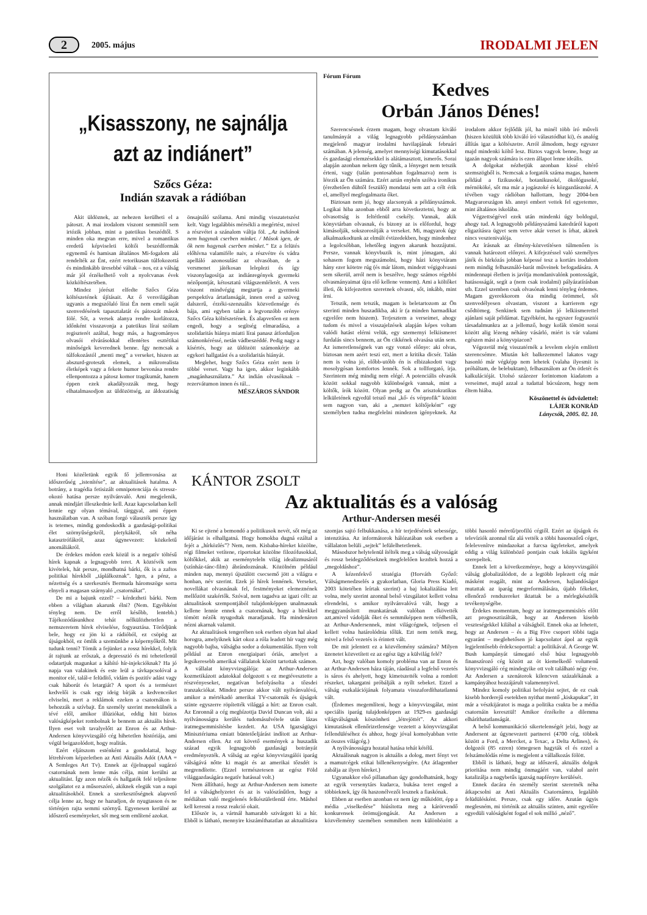2 2005. május IRODALMI JELEN
„Kisasszony, ne sajnálja azt az indiánert”
Szőcs Géza:
Indián szavak a rádióban
Akit üldöznek, az nehezen kerülheti el a pátoszt. A mai irodalom viszont semmitől sem irtózik jobban, mint a patetikus beszédtől. S minden oka megvan erre, mivel a romantikus eredetű képviseleti költői beszédformák egynemű és hamisan általános Mi-fogalom alá rendelték az Ént, ezért retorikusan túlfokozottá és mindinkább üresebbé váltak – nos, ez a válság már jól érzékelhető volt a nyolcvanas évek közköltészetében.
Mindez jórészt elfedte Szőcs Géza költészetének újításait. Az ő versvilágában ugyanis a megszólaló lírai Én nem emeli saját szenvedésének tapasztalatát és pátoszát mások fölé. Sőt, a versek alanya rendre korlátozza, időnként visszavonja a patetikus lírai szólam regiszterét azáltal, hogy más, a hagyományos olvasói elvárásokkal ellentétes esztétikai minőségek keverednek benne. Így nemcsak a túlfokozástól „menti meg” a verseket, hiszen az abszurd-groteszk elemek, a mikrorealista életképek vagy a fekete humor bevonása rendre ellenpontozza a pátosz komor tragikumát, hanem éppen ezek akadályozzák meg, hogy elhatalmasodjon az üldözöttség, az áldozatiság önsajnáló szólama. Ami mindig visszatetszést kelt. Vagy legalábbis mérsékli a megértést, mivel a részvétet a szánalom váltja föl. „Az indiánok nem hagynak cserben minket. / Mások igen, de ők nem hagynak cserben minket.” Ez a felütés előhívna valamiféle naiv, a részvétre és vádra apelláló azonosulást az olvasóban, de a versmenet játékosan leleplezi és így viszonylagosítja az indiánregények gyermeki nézőpontját, kétosztatú világszemléletét. A vers viszont mindvégig megtartja a gyermeki perspektíva ártatlanságát, innen ered a szöveg dalszerű, érzéki-szenzuális közvetlensége és bája, ami egyben talán a legvonzóbb erénye Szőcs Géza költészetének. És alapvetően ez nem engedi, hogy a segítség elmaradása, a szolidaritás hiánya miatti lírai panasz átforduljon számonkéréssé, netán vádbeszéddé. Pedig nagy a kísértés, hogy az üldözött számonkérje az egykori hallgatást és a szolidaritás hiányát.
Meglehet, hogy Szőcs Géza ezért nem ír többé verset. Vagy ha igen, akkor leginkább „magánhasználatra.” Az indián olvasóknak – rezervátumon innen és túl...
MÉSZÁROS SÁNDOR
Fórum Fórum
Kedves
Orbán János Dénes!
Szerencsésnek érzem magam, hogy olvastam kiváló tanulmányát a világ legnagyobb példányszámban megjelenő magyar irodalmi havilapjának februári számában. A jelenség, amelyet mennyiségi kimutatásokkal és gazdasági elemzésekkel is alátámasztott, ismerős. Sorai alapján azonban nekem úgy tűnik, a lényeget nem tetszik érteni, vagy (talán pontosabban fogalmazva) nem is létezik az Ön számára. Ezért aztán enyhén szólva ironikus (érezhetően dühtől feszülő) mondatai sem azt a célt érik el, amellyel megfogalmazta őket.
Biztosan nem jó, hogy alacsonyak a példányszámok. Logikai hiba azonban ebből arra következtetni, hogy az olvasottság is feltétlenül csekély. Vannak, akik könyvtárban olvasnak, és bizony az is előfordul, hogy kimásolják, sokszorosítják a verseket. Mi, magyarok úgy alkalmazkodtunk az elmúlt évtizedekben, hogy mindenhez a legolcsóbban, lehetőleg ingyen akarunk hozzájutni. Persze, vannak könyvbuzik is, mint jómagam, aki sohasem fogom megszámolni, hogy házi könyvtáram hány ezer kötetre rúg (és már látom, mindezt végigolvasni sem sikerül, arról nem is beszélve, hogy számos régebbi olvasmányaimat újra elő kellene vennem). Ami a költőket illeti, ők kifejezetten szeretnek olvasni, sőt, inkább, mint írni.
Tetszik, nem tetszik, magam is beletartozom az Ön szerinti minden huszadikba, aki ír (a minden harmadikat egyelőre nem hiszem). Terjesztem a verseimet, ahogy tudom és mivel a visszajelzések alapján képes voltam valódi hatást elérni velük, egy szemernyi lelkiismeret furdalás sincs bennem, az Ön cikkének olvasása után sem. Az ismeretlenségnek van egy vonzó előnye: aki olvas, biztosan nem azért teszi ezt, mert a kritika dicsér. Talán nem is volna jó, előbb-utóbb én is elbizakodott vagy mosolygósan komfortos lennék. Sok a tollforgató, írja. Szerintem még mindig nem elégé. A potenciális olvasók között sokkal nagyobb különbségek vannak, mint a költők, írók között. Olyan pedig az Ön arisztokratikus lelkületének egyedül tetsző mai „kő- és vérprofik” között sem nagyon van, aki a „nemzet költőjeként” egy személyben tudna megfelelni mindezen igényeknek. Az irodalom akkor fejlődik jól, ha minél több író műveli (hiszen közülük több kiváló író választódhat ki), és analóg állítás igaz a költészetre. Arról álmodom, hogy egyszer majd mindenki költő lesz. Biztos vagyok benne, hogy az igazán nagyok számára is ezen állapot lenne ideális.
A dolgokat nézhetjük azonban kissé eltérő szemszögből is. Nemcsak a forgatók száma magas, hanem például a fizikusoké, botanikusoké, ökológusoké, mérnököké, sőt ma már a jogászoké és közgazdászoké. A tévében vagy rádióban hallottam, hogy 2004-ben Magyarországon kb. annyi embert vettek fel egyetemre, mint általános iskolába.
Végzettségével ezek után mindenki úgy boldogul, ahogy tud. A legnagyobb példányszámú katedráról kapott eligazításra ügyet sem vetve akár verset is írhat, akinek nincs vesztenivalója.
Az írásnak az élmény-közvetítésen túlmenően is vannak határozott előnyei. A kifejezéssel való személyes játék és birkózás jobban képessé tesz a kortárs irodalom nem mindig felhasználó-barát műveinek befogadására. A mindennapi életben is javítja mondanivalónk pontosságát, hatásosságát, segít a (nem csak irodalmi) pályázatírásban stb. Ezzel szemben csak olvasónak lenni tényleg érdemes. Magam gyerekkorom óta mindig örömmel, sőt szenvedélyesen olvastam, viszont a karrierem egy csődtömeg. Senkinek sem tudnám jó lelkiismerettel ajánlani saját példámat. Egyébként, ha egyszer fogyasztói társadalmunkra az a jellemző, hogy kofák tömött sorai között alig lézeng néhány vásárló, miért is vár valami egészen mást a könyvpiacon?
Végezetül még visszatérnék a levelem elején említett szerencsémre. Miután két balkezemmel lakatos vagy hasonló már végképp nem lehetek (valaha ilyesmit is próbáltam, de belebuktam), felhasználom az Ön ötletét és kalkulációját. Utolsó százezer forintomon kiadatom a verseimet, majd azzal a tudattal búcsúzom, hogy nem éltem hiába.
Köszönettel és üdvözlettel:
LÁJER KONRÁD
Lánycsók, 2005. 02. 10.
Honi közéletünk egyik fő jellemvonása az időszerűség „istenítése”, az aktualitások hatalma. A botrány, a tragédia fetisizált omnipotenciája és stressz-okozó hatása persze nyilvánvaló. Ami megjelenik, annak mindjárt illeszkednie kell. Azaz kapcsolatban kell lennie egy olyan témával, tárggyal, ami éppen használatban van. A szóban forgó választék persze így is tetemes, mindig gondoskodik a gazdasági-politikai élet szörnyűségekről, pletykákról, sőt néha katasztrófákról, azaz úgynevezett: közkeletű anomáliákról.
De érdekes módon ezek közül is a negatív töltésű hírek kapnak a legnagyobb teret. A köztévék sem kivételek, hát persze, mondhatná bárki, ők is a zaftos politikai hírekből „táplálkoznak”. Igen, a pénz, a nézettség és a szerkesztés Bermuda háromszöge sorra elnyeli a magasan szárnyaló „csatornákat”.
De mi a bajunk ezzel? – kérdezheti bárki. Nem ebben a világban akarunk élni? (Nem. Egyébként tényleg nem. De erről később, lentebb.) Tájékozódásunkhoz tehát nélkülözhetetlen a nemszeretem hírek elviselése, fogyasztása. Törődjünk bele, hogy ez jön ki a rádióból, ez csöpög az újságokból, ez ömlik a szemünkbe a képernyőkről. Mit tudunk tenni? Tömik a fejünket a rossz hírekkel, folyik át rajtunk az erőszak, a depresszió és mi tehetetlenül odatartjuk magunkat a kábító hír-injekcióknak? Ha jó napja van valakinek és este leül a távkapcsolóval a monitor elé, talál-e felüdítő, vidám és pozitív adást vagy csak háborút és letargiát? A sport és a természet kedvelői is csak egy ideig bírják a kedvenceiket elviselni, mert a reklámok ezeken a csatornákon is behozzák a szívbajt. Én személy szerint menekülnék a tévé elől, amikor illúziókat, eddig hitt biztos valóságképeket rombolnak le bennem az aktuális hírek. Ilyen eset volt tavalyelőtt az Enron és az Arthur-Andersen könyvvizsgáló cég hihetetlen históriája, ami végül beigazolódott, hogy realitás.
Ezért eljátszom esténként a gondolattal, hogy létrehívom képzeletben az Anti Aktuális Adót (AAA = A Semleges Art Tv). Ennek az éjjelnappal sugárzó csatornának nem lenne más célja, mint kerülni az aktualitást. Így azon nézők és hallgatók felé teljesítene szolgálatot ez a műsorszóró, akiknek elegük van a napi aktualitásokból. Ennek a szerkesztőségnek alapvető célja lenne az, hogy ne hazudjon, de nyugtasson és ne történjen rajta semmi szörnyű. Egyenesen kerülné az időszerű eseményeket, sőt meg sem említené azokat.
KÁNTOR ZSOLT
Az aktualitás és a valóság
Arthur-Andersen meséi
Ki se ejtené a bemondó a politikusok nevét, sőt még az időjárást is elhallgatná. Hogy homokba dugná ezáltal a fejét a „hírközlés”? Nem, nem. Kisbaba-híreket közölne, régi filmeket vetítene, riportokat közölne filozófusokkal, költőkkel, akik az eseményteleln világ idealizmusáról (színház-tánc-film) ábrándoznának. Közölném például minden nap, mennyi újszülött csecsemő jött a világra e honban, név szerint. Ezek jó hírek lennének. Verseket, novellákat olvasnának fel, festményeket elemeznének mellőzött szakértők. Szóval, nem tagadva az igazi célt: az aktualitások szempontjából tulajdonképpen unalmasnak kellene lennie ennek a csatornának, hogy a hírekkel tömött nézők nyugodtak maradjanak. Ha mindenáron nézni akarnak valamit.
Az aktualitások tengerében sok esetben olyan hal akad horogra, amelyiknek kárt okoz a róla leadott hír vagy még nagyobb bajba, válságba sodor a dokumentálás. Ilyen volt például az Enron energiaipari óriás, amelyet a legsikeresebb amerikai vállalatok között tartottak számon. A vállalat könyvvizsgálója: az Arthur-Andersen kozmetikázott adatokkal dolgozott s ez megtévesztette a részvényeseket, negatívan befolyásolta a tőzsdei tranzakciókat. Mindez persze akkor vált nyilvánvalóvá, amikor a mértékadó amerikai TV-csatornák és újságok szinte egyszerre röpítették világgá a hírt: az Enron csalt. Az Enronnál a cég megbízottja David Duncan volt, aki a nyilvánosságra kerülés tudomásulvétele után lázas iratmegsemmisítésbe kezdett. Az USA Igazságügyi Minisztériuma emiatt büntetőeljárást indított az Arthur-Andersen ellen. Az ezt követő események a huszadik század egyik legnagyobb gazdasági botrányát eredményezték. A válság az egész könyvvizsgálói iparág válságává nőtte ki magát és az amerikai tőzsdét is megrendítette. (Ezzel természetesen az egész Föld világgazdaságára negatív hatással volt.)
Nem állítható, hogy az Arthur-Andersen nem ismerte fel a válsághelyzetet és az is valószínűtlen, hogy a médiában való megjelenés felkészületlenül érte. Máshol kell keresni a rossz reakció okait.
Először is, a vártnál hamarabb szivárgott ki a hír. Ebből is látható, mennyire kiszámíthatatlan az aktualitásra szomjas sajtó felbukkanása, a hír terjedésének sebessége, intenzitása. Az informátorok hálózatában sok esetben a vállalaton belüli „sejtek” lefülelhetetlenek.
Másodszor helytelenül ítélték meg a válság súlyosságát és rossz beidegződéseknek megfelelően kezdtek hozzá a „megoldáshoz”.
A kézenfekvő stratégia (Horváth Győző: Válságmenedzselés a gyakorlatban, Gloria Press Kiadó, 2003 kötetében leírtak szerint) a baj lokalizálása lett volna, mely szerint azonnal belső vizsgálatot kellett volna elrendelni, s amikor nyilvánvalóvá vált, hogy a meggyanúsított munkatársak valóban elkövették azt,amivel vádolják őket és semmiképpen nem védhetők, az Arthur-Andersennek, mint világcégnek, teljesen el kellett volna határolódnia tőlük. Ezt nem tették meg, mivel a felső vezetés is érintett vált.
De mit jelentett ez a közvélemény számára? Milyen üzenetet közvetített ez az egész ügy a külvilág felé?
Azt, hogy valóban komoly probléma van az Enron és az Arthur-Andersen háza táján, ráadásul a legfelső vezetés is sáros és ahelyett, hogy kimetszették volna a romlott részeket, takargatni próbálják a nyílt sebeket. Ezzel a válság eszkalációjának folyamata visszafordíthatatlanná vált.
(Érdemes megemlíteni, hogy a könyvvizsgálat, mint speciális iparág tulajdonképpen az 1929-es gazdasági világválságnak köszönheti „létrejöttét”. Az akkori kimutatások ellenőrizetlensége vezetett a könyvvizsgálat fellendüléséhez és ahhoz, hogy jóval komolyabban vette az összes világcég.)
A nyilvánosságra hozatal hatása tehát kétélű.
Aktuálisnak nagyon is aktuális a dolog, mert fényt vet a mamutcégek etikai billenékenységére. (Az átlagember zabálja az ilyen híreket.)
Ugyanakkor első pillanatban úgy gondolhatnánk, hogy az egyik versenytárs kudarca, bukása teret enged a többieknek, így ők haszonélvezői lesznek a fiaskónak.
Ebben az esetben azonban ez nem így működött, épp a média „viselkedése” hiúsította meg a kárörvendő konkurensek örömujjongását. Az Andersen a közvélemény szemében semmiben nem különbözött a többi hasonló méretű/profilú cégtől. Ezért az újságok és televíziók azonnal tűz alá vették a többi hasonszőrű céget, felelevenítve mindazokat a furcsa ügyleteket, amelyek eddig a világ különböző pontjain csak lokális ügyként szerepeltek.
Ennek lett a következménye, hogy a könyvvizsgálói válság globalizálódott, de a legtöbb leplezett cég már másként reagált, mint az Andersen, hajlandóságot mutattak az iparág megreformálására, újabb fékeket, ellenőrző rendszereket iktattak be a mérlegkészítők tevékenységébe.
Érdekes momentum, hogy az iratmegsemmisítés előtt azt prognosztizálták, hogy az Andersen kisebb veszteségekkel kilábal a válságból. Ennek oka az lehetett, hogy az Andersen – és a Big Five csoport többi tagja egyaránt – meglehetősen jó kapcsolatot ápol az egyik legjelentősebb érdekcsoporttal: a politikával. A George W. Bush kampányát támogató első húsz legnagyobb finanszírozó cég között az öt kiemelkedő volumenű könyvvizsgáló cég mindegyike ott volt található négy éve. Az Andersen a szenátorok kilencven százalékának a kampányához hozzájárult valamennyivel.
Mindez komoly politikai befolyást sejtet, de ez csak kisebb horderejű esetekben nyithat mentő „kiskapukat”, itt már a vészkijáratot is maga a politika csukta be a média csatornáin keresztül! Amikor érzékelte a dilemma elháríthatatlanságát.
A belső kommunikáció sikertelenségét jelzi, hogy az Andersent az úgynevezett partnerei (4700 cég, többek között a Ford, a Mercket, a Texac, a Delta Arlines), és dolgozói (85 ezren) tömegesen hagyták el és ezzel a felszámolódás réme is megjelent a vállalkozás fölött.
Ebből is látható, hogy az időszerű, aktuális dolgok prioritása nem mindig önmagáért van, valahol azért katalizálja a nagybetűs igazság napfényre kerülését.
Ennek dacára én személy szerint szeretnék néha átkapcsolni az Anti Aktuális Csatornámra, legalább felüdülésként. Persze, csak egy időre. Azután úgyis meglesném, mi történik az aktuális szinten, amit egyelőre egyedüli valóságként fogad el sok millió „néző”.